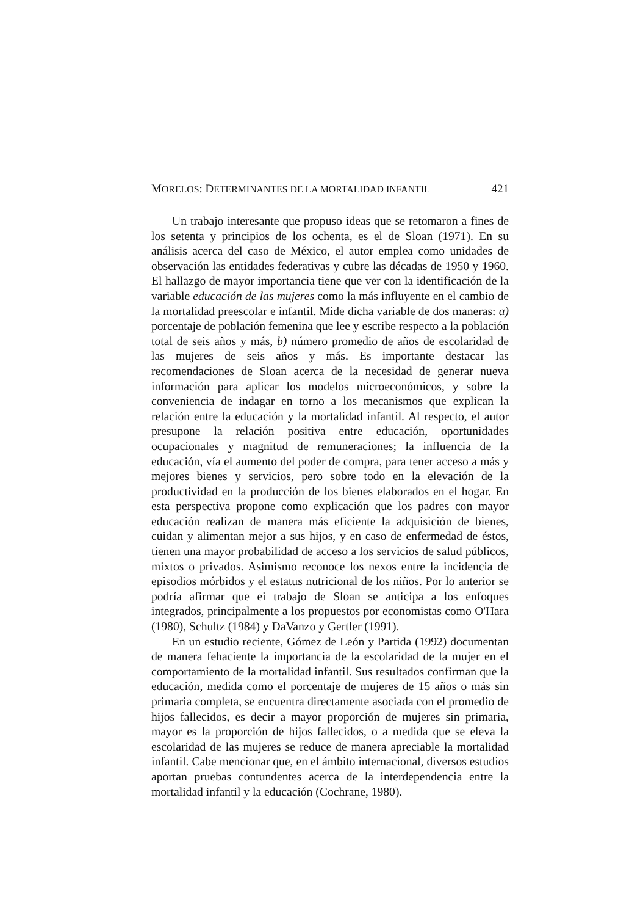MORELOS: DETERMINANTES DE LA MORTALIDAD INFANTIL 421
Un trabajo interesante que propuso ideas que se retomaron a fines de los setenta y principios de los ochenta, es el de Sloan (1971). En su análisis acerca del caso de México, el autor emplea como unidades de observación las entidades federativas y cubre las décadas de 1950 y 1960. El hallazgo de mayor importancia tiene que ver con la identificación de la variable educación de las mujeres como la más influyente en el cambio de la mortalidad preescolar e infantil. Mide dicha variable de dos maneras: a) porcentaje de población femenina que lee y escribe respecto a la población total de seis años y más, b) número promedio de años de escolaridad de las mujeres de seis años y más. Es importante destacar las recomendaciones de Sloan acerca de la necesidad de generar nueva información para aplicar los modelos microeconómicos, y sobre la conveniencia de indagar en torno a los mecanismos que explican la relación entre la educación y la mortalidad infantil. Al respecto, el autor presupone la relación positiva entre educación, oportunidades ocupacionales y magnitud de remuneraciones; la influencia de la educación, vía el aumento del poder de compra, para tener acceso a más y mejores bienes y servicios, pero sobre todo en la elevación de la productividad en la producción de los bienes elaborados en el hogar. En esta perspectiva propone como explicación que los padres con mayor educación realizan de manera más eficiente la adquisición de bienes, cuidan y alimentan mejor a sus hijos, y en caso de enfermedad de éstos, tienen una mayor probabilidad de acceso a los servicios de salud públicos, mixtos o privados. Asimismo reconoce los nexos entre la incidencia de episodios mórbidos y el estatus nutricional de los niños. Por lo anterior se podría afirmar que ei trabajo de Sloan se anticipa a los enfoques integrados, principalmente a los propuestos por economistas como O'Hara (1980), Schultz (1984) y DaVanzo y Gertler (1991).
En un estudio reciente, Gómez de León y Partida (1992) documentan de manera fehaciente la importancia de la escolaridad de la mujer en el comportamiento de la mortalidad infantil. Sus resultados confirman que la educación, medida como el porcentaje de mujeres de 15 años o más sin primaria completa, se encuentra directamente asociada con el promedio de hijos fallecidos, es decir a mayor proporción de mujeres sin primaria, mayor es la proporción de hijos fallecidos, o a medida que se eleva la escolaridad de las mujeres se reduce de manera apreciable la mortalidad infantil. Cabe mencionar que, en el ámbito internacional, diversos estudios aportan pruebas contundentes acerca de la interdependencia entre la mortalidad infantil y la educación (Cochrane, 1980).